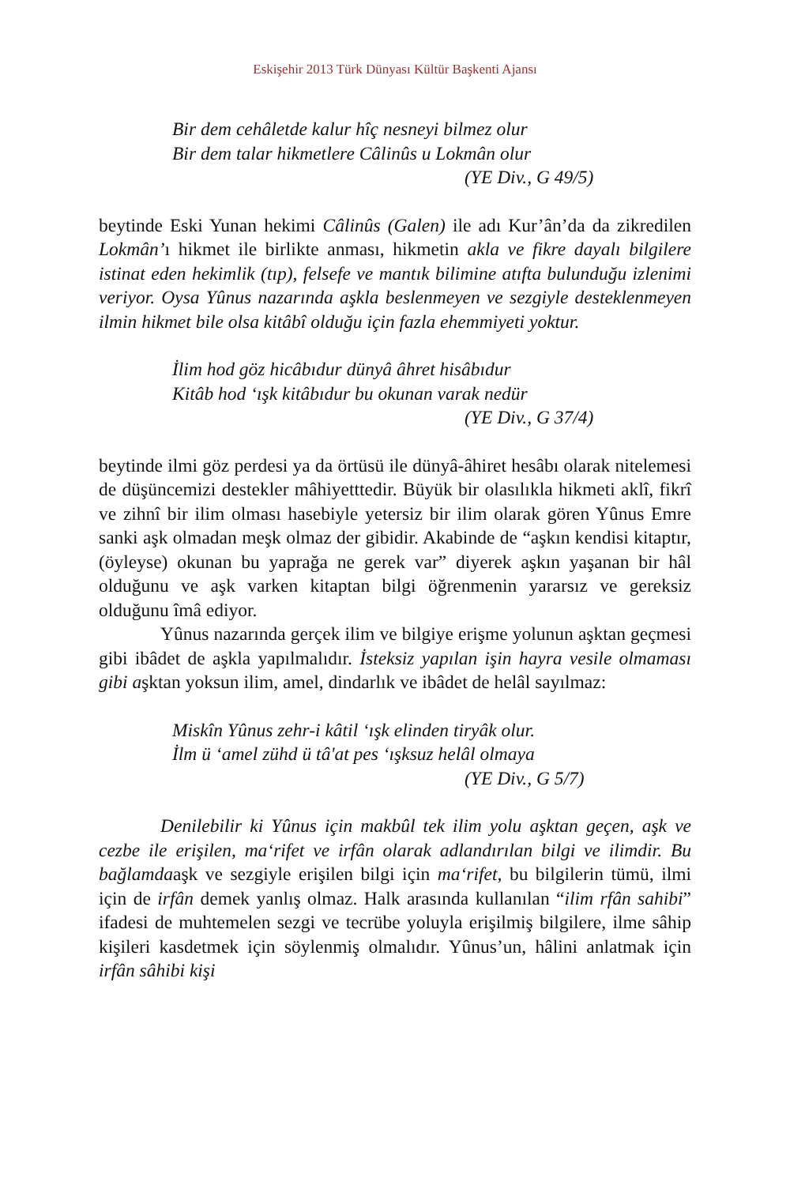Eskişehir 2013 Türk Dünyası Kültür Başkenti Ajansı
Bir dem cehâletde kalur hîç nesneyi bilmez olur
Bir dem talar hikmetlere Câlinûs u Lokmân olur
(YE Div., G 49/5)
beytinde Eski Yunan hekimi Câlinûs (Galen) ile adı Kur’ân’da da zikredilen Lokmân’ı hikmet ile birlikte anması, hikmetin akla ve fikre dayalı bilgilere istinat eden hekimlik (tıp), felsefe ve mantık bilimine atıfta bulunduğu izlenimi veriyor. Oysa Yûnus nazarında aşkla beslenmeyen ve sezgiyle desteklenmeyen ilmin hikmet bile olsa kitâbî olduğu için fazla ehemmiyeti yoktur.
İlim hod göz hicâbıdur dünyâ âhret hisâbıdur
Kitâb hod ‘ışk kitâbıdur bu okunan varak nedür
(YE Div., G 37/4)
beytinde ilmi göz perdesi ya da örtüsü ile dünyâ-âhiret hesâbı olarak nitelemesi de düşüncemizi destekler mâhiyetttedir. Büyük bir olasılıkla hikmeti aklî, fikrî ve zihnî bir ilim olması hasebiyle yetersiz bir ilim olarak gören Yûnus Emre sanki aşk olmadan meşk olmaz der gibidir. Akabinde de “aşkın kendisi kitaptır, (öyleyse) okunan bu yaprağa ne gerek var” diyerek aşkın yaşanan bir hâl olduğunu ve aşk varken kitaptan bilgi öğrenmenin yararsız ve gereksiz olduğunu îmâ ediyor.
Yûnus nazarında gerçek ilim ve bilgiye erişme yolunun aşktan geçmesi gibi ibâdet de aşkla yapılmalıdır. İsteksiz yapılan işin hayra vesile olmaması gibi aşktan yoksun ilim, amel, dindarlık ve ibâdet de helâl sayılmaz:
Miskîn Yûnus zehr-i kâtil ‘ışk elinden tiryâk olur.
İlm ü ‘amel zühd ü tâ'at pes ‘ışksuz helâl olmaya
(YE Div., G 5/7)
Denilebilir ki Yûnus için makbûl tek ilim yolu aşktan geçen, aşk ve cezbe ile erişilen, ma‘rifet ve irfân olarak adlandırılan bilgi ve ilimdir. Bu bağlamdaaşk ve sezgiyle erişilen bilgi için ma‘rifet, bu bilgilerin tümü, ilmi için de irfân demek yanlış olmaz. Halk arasında kullanılan “ilim rfân sahibi” ifadesi de muhtemelen sezgi ve tecrübe yoluyla erişilmiş bilgilere, ilme sâhip kişileri kasdetmek için söylenmiş olmalıdır. Yûnus’un, hâlini anlatmak için irfân sâhibi kişi